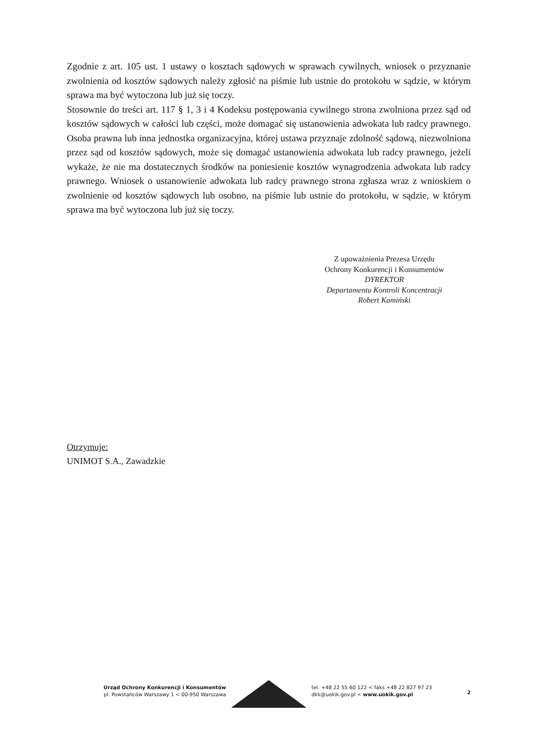Zgodnie z art. 105 ust. 1 ustawy o kosztach sądowych w sprawach cywilnych, wniosek o przyznanie zwolnienia od kosztów sądowych należy zgłosić na piśmie lub ustnie do protokołu w sądzie, w którym sprawa ma być wytoczona lub już się toczy.
Stosownie do treści art. 117 § 1, 3 i 4 Kodeksu postępowania cywilnego strona zwolniona przez sąd od kosztów sądowych w całości lub części, może domagać się ustanowienia adwokata lub radcy prawnego. Osoba prawna lub inna jednostka organizacyjna, której ustawa przyznaje zdolność sądową, niezwolniona przez sąd od kosztów sądowych, może się domagać ustanowienia adwokata lub radcy prawnego, jeżeli wykaże, że nie ma dostatecznych środków na poniesienie kosztów wynagrodzenia adwokata lub radcy prawnego. Wniosek o ustanowienie adwokata lub radcy prawnego strona zgłasza wraz z wnioskiem o zwolnienie od kosztów sądowych lub osobno, na piśmie lub ustnie do protokołu, w sądzie, w którym sprawa ma być wytoczona lub już się toczy.
Z upoważnienia Prezesa Urzędu
Ochrony Konkurencji i Konsumentów
DYREKTOR
Departamentu Kontroli Koncentracji
Robert Kamiński
Otrzymuje:
UNIMOT S.A., Zawadzkie
Urząd Ochrony Konkurencji i Konsumentów
pl. Powstańców Warszawy 1 < 00-950 Warszawa
tel. +48 22 55 60 122 < faks +48 22 827 97 23
dkk@uokik.gov.pl < www.uokik.gov.pl
2